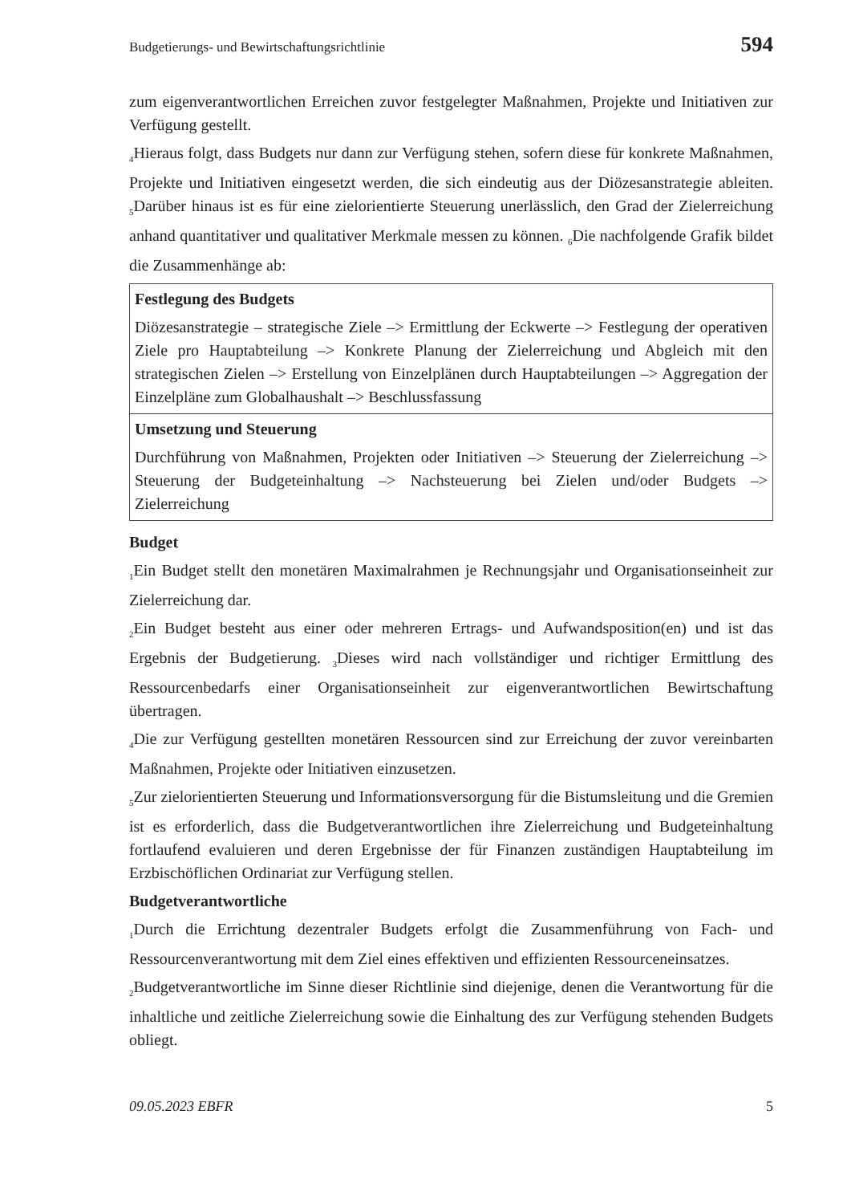Budgetierungs- und Bewirtschaftungsrichtlinie 594
zum eigenverantwortlichen Erreichen zuvor festgelegter Maßnahmen, Projekte und Initiativen zur Verfügung gestellt.
<sub>4</sub>Hieraus folgt, dass Budgets nur dann zur Verfügung stehen, sofern diese für konkrete Maßnahmen, Projekte und Initiativen eingesetzt werden, die sich eindeutig aus der Diözesanstrategie ableiten. <sub>5</sub>Darüber hinaus ist es für eine zielorientierte Steuerung unerlässlich, den Grad der Zielerreichung anhand quantitativer und qualitativer Merkmale messen zu können. <sub>6</sub>Die nachfolgende Grafik bildet die Zusammenhänge ab:
Festlegung des Budgets
Diözesanstrategie – strategische Ziele –> Ermittlung der Eckwerte –> Festlegung der operativen Ziele pro Hauptabteilung –> Konkrete Planung der Zielerreichung und Abgleich mit den strategischen Zielen –> Erstellung von Einzelplänen durch Hauptabteilungen –> Aggregation der Einzelpläne zum Globalhaushalt –> Beschlussfassung
Umsetzung und Steuerung
Durchführung von Maßnahmen, Projekten oder Initiativen –> Steuerung der Zielerreichung –> Steuerung der Budgeteinhaltung –> Nachsteuerung bei Zielen und/oder Budgets –> Zielerreichung
Budget
<sub>1</sub>Ein Budget stellt den monetären Maximalrahmen je Rechnungsjahr und Organisationseinheit zur Zielerreichung dar.
<sub>2</sub>Ein Budget besteht aus einer oder mehreren Ertrags- und Aufwandsposition(en) und ist das Ergebnis der Budgetierung. <sub>3</sub>Dieses wird nach vollständiger und richtiger Ermittlung des Ressourcenbedarfs einer Organisationseinheit zur eigenverantwortlichen Bewirtschaftung übertragen.
<sub>4</sub>Die zur Verfügung gestellten monetären Ressourcen sind zur Erreichung der zuvor vereinbarten Maßnahmen, Projekte oder Initiativen einzusetzen.
<sub>5</sub>Zur zielorientierten Steuerung und Informationsversorgung für die Bistumsleitung und die Gremien ist es erforderlich, dass die Budgetverantwortlichen ihre Zielerreichung und Budgeteinhaltung fortlaufend evaluieren und deren Ergebnisse der für Finanzen zuständigen Hauptabteilung im Erzbischöflichen Ordinariat zur Verfügung stellen.
Budgetverantwortliche
<sub>1</sub>Durch die Errichtung dezentraler Budgets erfolgt die Zusammenführung von Fach- und Ressourcenverantwortung mit dem Ziel eines effektiven und effizienten Ressourceneinsatzes.
<sub>2</sub>Budgetverantwortliche im Sinne dieser Richtlinie sind diejenige, denen die Verantwortung für die inhaltliche und zeitliche Zielerreichung sowie die Einhaltung des zur Verfügung stehenden Budgets obliegt.
09.05.2023 EBFR 5